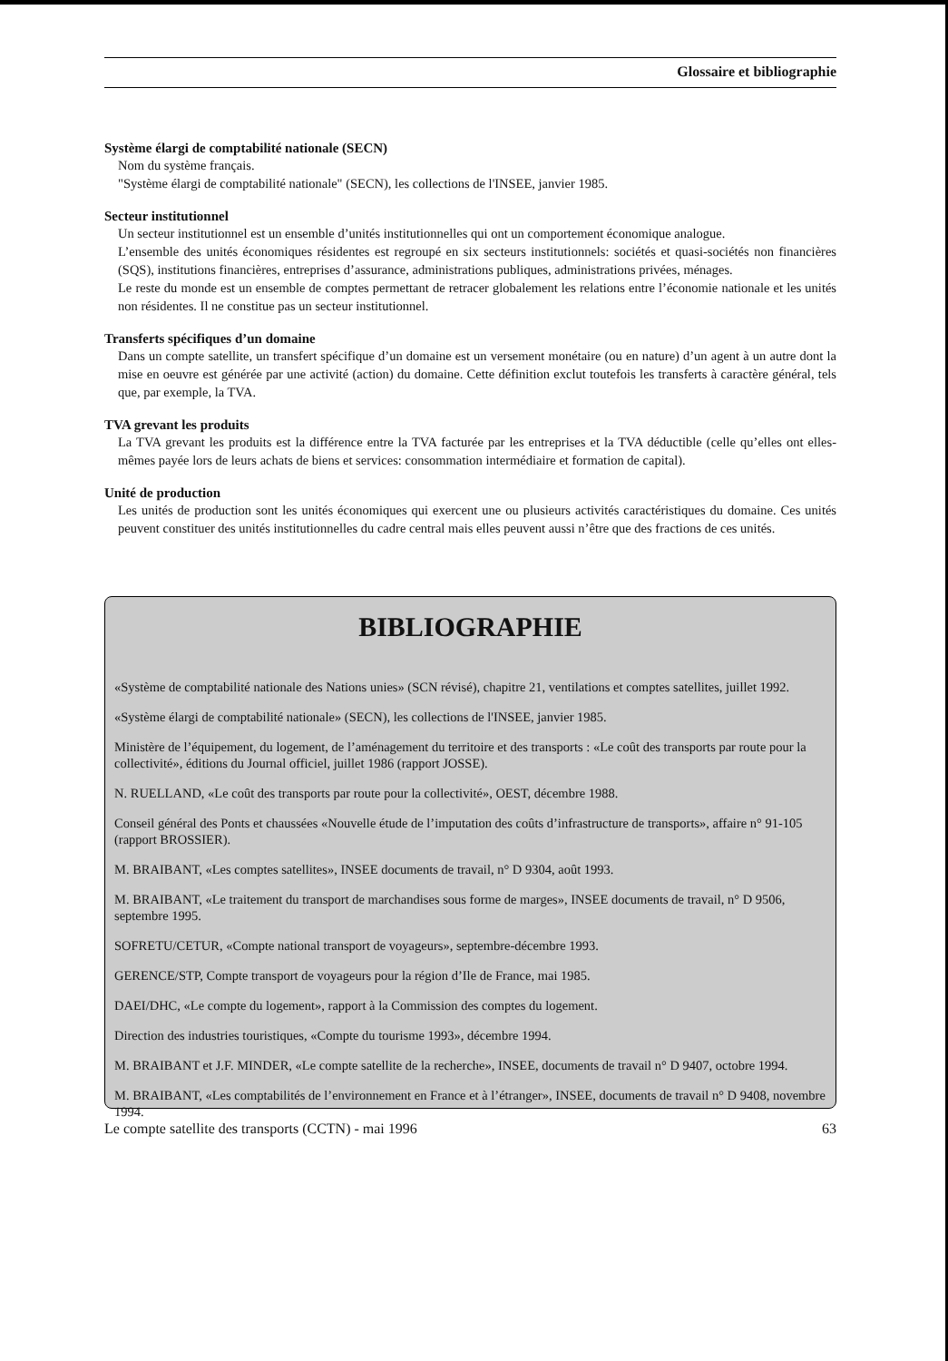Glossaire et bibliographie
Système élargi de comptabilité nationale (SECN)
Nom du système français.
"Système élargi de comptabilité nationale" (SECN), les collections de l'INSEE, janvier 1985.
Secteur institutionnel
Un secteur institutionnel est un ensemble d’unités institutionnelles qui ont un comportement économique analogue.
L’ensemble des unités économiques résidentes est regroupé en six secteurs institutionnels: sociétés et quasi-sociétés non financières (SQS), institutions financières, entreprises d’assurance, administrations publiques, administrations privées, ménages.
Le reste du monde est un ensemble de comptes permettant de retracer globalement les relations entre l’économie nationale et les unités non résidentes. Il ne constitue pas un secteur institutionnel.
Transferts spécifiques d’un domaine
Dans un compte satellite, un transfert spécifique d’un domaine est un versement monétaire (ou en nature) d’un agent à un autre dont la mise en oeuvre est générée par une activité (action) du domaine. Cette définition exclut toutefois les transferts à caractère général, tels que, par exemple, la TVA.
TVA grevant les produits
La TVA grevant les produits est la différence entre la TVA facturée par les entreprises et la TVA déductible (celle qu’elles ont elles-mêmes payée lors de leurs achats de biens et services: consommation intermédiaire et formation de capital).
Unité de production
Les unités de production sont les unités économiques qui exercent une ou plusieurs activités caractéristiques du domaine. Ces unités peuvent constituer des unités institutionnelles du cadre central mais elles peuvent aussi n’être que des fractions de ces unités.
BIBLIOGRAPHIE
«Système de comptabilité nationale des Nations unies» (SCN révisé), chapitre 21, ventilations et comptes satellites, juillet 1992.
«Système élargi de comptabilité nationale» (SECN), les collections de l'INSEE, janvier 1985.
Ministère de l’équipement, du logement, de l’aménagement du territoire et des transports : «Le coût des transports par route pour la collectivité», éditions du Journal officiel, juillet 1986 (rapport JOSSE).
N. RUELLAND, «Le coût des transports par route pour la collectivité», OEST, décembre 1988.
Conseil général des Ponts et chaussées «Nouvelle étude de l’imputation des coûts d’infrastructure de transports», affaire n° 91-105 (rapport BROSSIER).
M. BRAIBANT, «Les comptes satellites», INSEE documents de travail, n° D 9304, août 1993.
M. BRAIBANT, «Le traitement du transport de marchandises sous forme de marges», INSEE documents de travail, n° D 9506, septembre 1995.
SOFRETU/CETUR, «Compte national transport de voyageurs», septembre-décembre 1993.
GERENCE/STP, Compte transport de voyageurs pour la région d’Ile de France, mai 1985.
DAEI/DHC, «Le compte du logement», rapport à la Commission des comptes du logement.
Direction des industries touristiques, «Compte du tourisme 1993», décembre 1994.
M. BRAIBANT et J.F. MINDER, «Le compte satellite de la recherche», INSEE, documents de travail n° D 9407, octobre 1994.
M. BRAIBANT, «Les comptabilités de l’environnement en France et à l’étranger», INSEE, documents de travail n° D 9408, novembre 1994.
Le compte satellite des transports (CCTN) - mai 1996 63